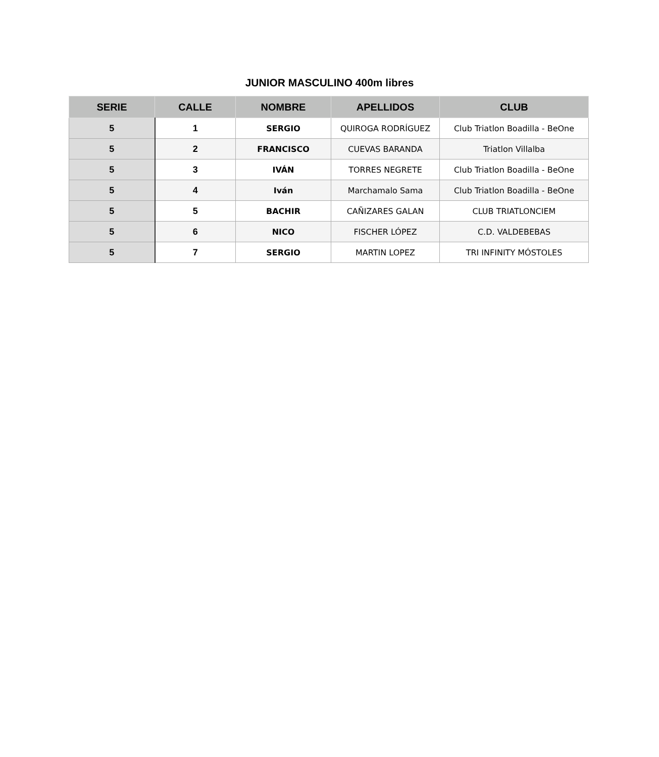JUNIOR MASCULINO 400m libres
| SERIE | CALLE | NOMBRE | APELLIDOS | CLUB |
| --- | --- | --- | --- | --- |
| 5 | 1 | SERGIO | QUIROGA RODRÍGUEZ | Club Triatlon Boadilla - BeOne |
| 5 | 2 | FRANCISCO | CUEVAS BARANDA | Triatlon Villalba |
| 5 | 3 | IVÁN | TORRES NEGRETE | Club Triatlon Boadilla - BeOne |
| 5 | 4 | Iván | Marchamalo Sama | Club Triatlon Boadilla - BeOne |
| 5 | 5 | BACHIR | CAÑIZARES GALAN | CLUB TRIATLONCIEM |
| 5 | 6 | NICO | FISCHER LÓPEZ | C.D. VALDEBEBAS |
| 5 | 7 | SERGIO | MARTIN LOPEZ | TRI INFINITY MÓSTOLES |